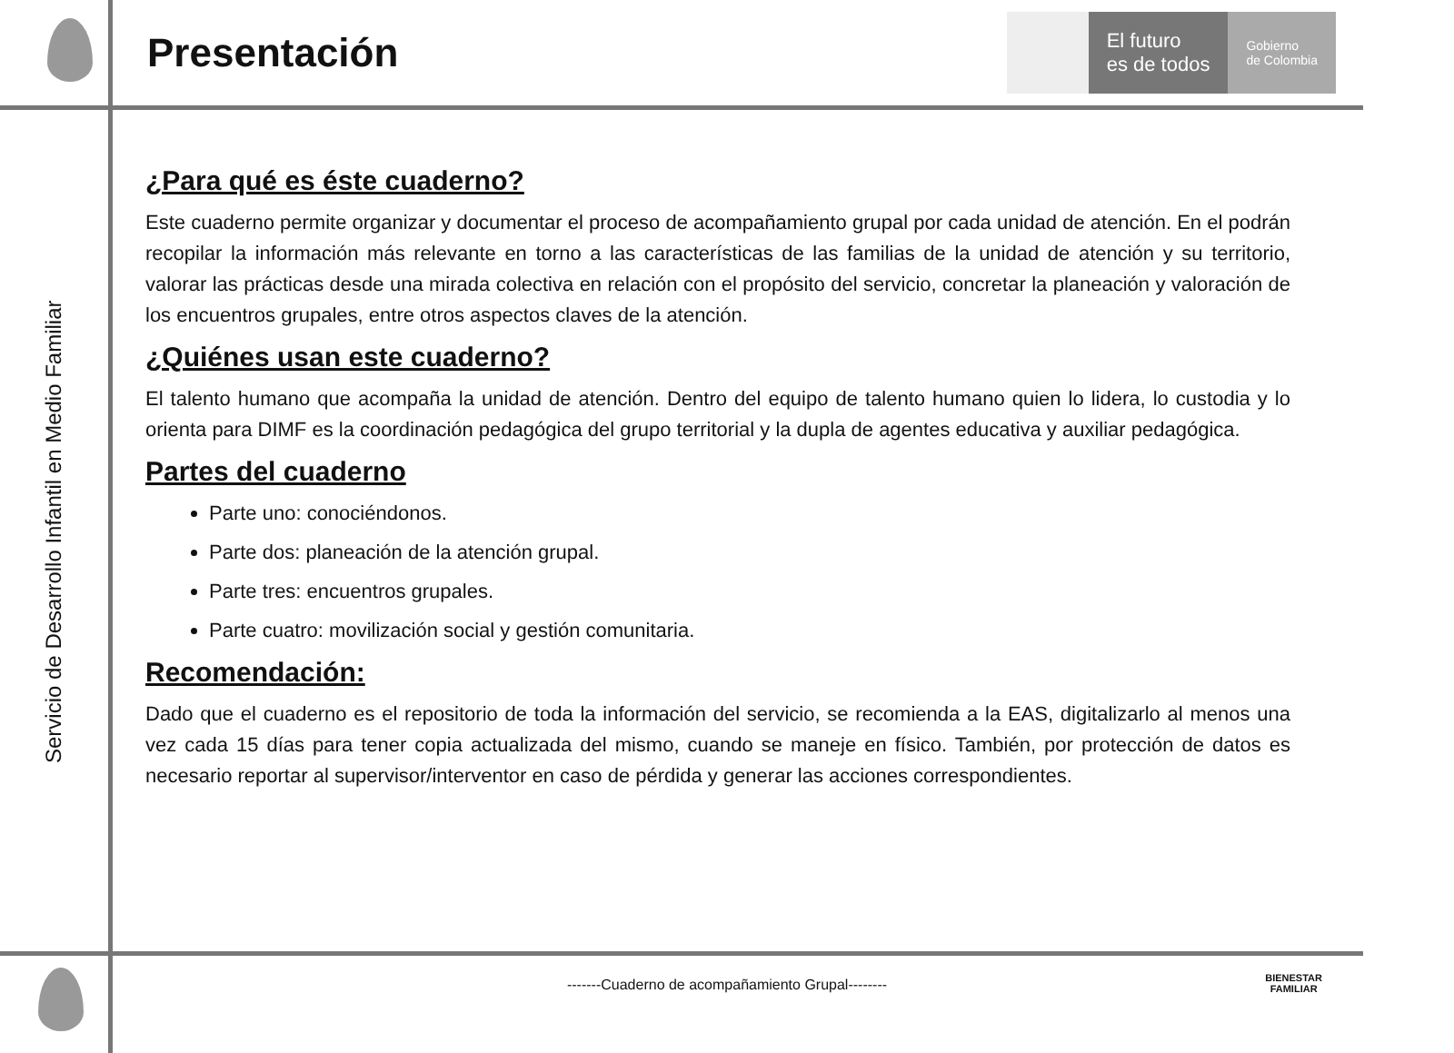Presentación
El futuro
es de todos
Gobierno
de Colombia
Servicio de Desarrollo Infantil en Medio Familiar
¿Para qué es éste cuaderno?
Este cuaderno permite organizar y documentar el proceso de acompañamiento grupal por cada unidad de atención. En el podrán recopilar la información más relevante en torno a las características de las familias de la unidad de atención y su territorio, valorar las prácticas desde una mirada colectiva en relación con el propósito del servicio, concretar la planeación y valoración de los encuentros grupales, entre otros aspectos claves de la atención.
¿Quiénes usan este cuaderno?
El talento humano que acompaña la unidad de atención. Dentro del equipo de talento humano quien lo lidera, lo custodia y lo orienta para DIMF es la coordinación pedagógica del grupo territorial y la dupla de agentes educativa y auxiliar pedagógica.
Partes del cuaderno
Parte uno: conociéndonos.
Parte dos: planeación de la atención grupal.
Parte tres: encuentros grupales.
Parte cuatro: movilización social y gestión comunitaria.
Recomendación:
Dado que el cuaderno es el repositorio de toda la información del servicio, se recomienda a la EAS, digitalizarlo al menos una vez cada 15 días para tener copia actualizada del mismo, cuando se maneje en físico. También, por protección de datos es necesario reportar al supervisor/interventor en caso de pérdida y generar las acciones correspondientes.
-------Cuaderno de acompañamiento Grupal--------
BIENESTAR
FAMILIAR